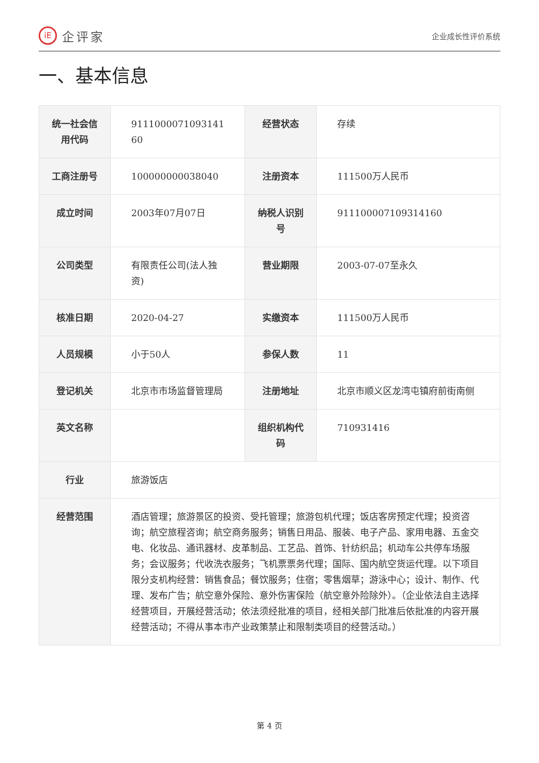iE
企评家
企业成长性评价系统
一、基本信息
| 统一社会信用代码 | 9111000071093141 60 | 经营状态 | 存续 |
| 工商注册号 | 100000000038040 | 注册资本 | 111500万人民币 |
| 成立时间 | 2003年07月07日 | 纳税人识别号 | 911100007109314160 |
| 公司类型 | 有限责任公司(法人独资) | 营业期限 | 2003-07-07至永久 |
| 核准日期 | 2020-04-27 | 实缴资本 | 111500万人民币 |
| 人员规模 | 小于50人 | 参保人数 | 11 |
| 登记机关 | 北京市市场监督管理局 | 注册地址 | 北京市顺义区龙湾屯镇府前街南侧 |
| 英文名称 | | 组织机构代码 | 710931416 |
| 行业 | 旅游饭店 | | |
| 经营范围 | 酒店管理；旅游景区的投资、受托管理；旅游包机代理；饭店客房预定代理；投资咨询；航空旅程咨询；航空商务服务；销售日用品、服装、电子产品、家用电器、五金交电、化妆品、通讯器材、皮革制品、工艺品、首饰、针纺织品；机动车公共停车场服务；会议服务；代收洗衣服务；飞机票票务代理；国际、国内航空货运代理。以下项目限分支机构经营：销售食品；餐饮服务；住宿；零售烟草；游泳中心；设计、制作、代理、发布广告；航空意外保险、意外伤害保险（航空意外险除外）。（企业依法自主选择经营项目，开展经营活动；依法须经批准的项目，经相关部门批准后依批准的内容开展经营活动；不得从事本市产业政策禁止和限制类项目的经营活动。） | | |
第 4 页